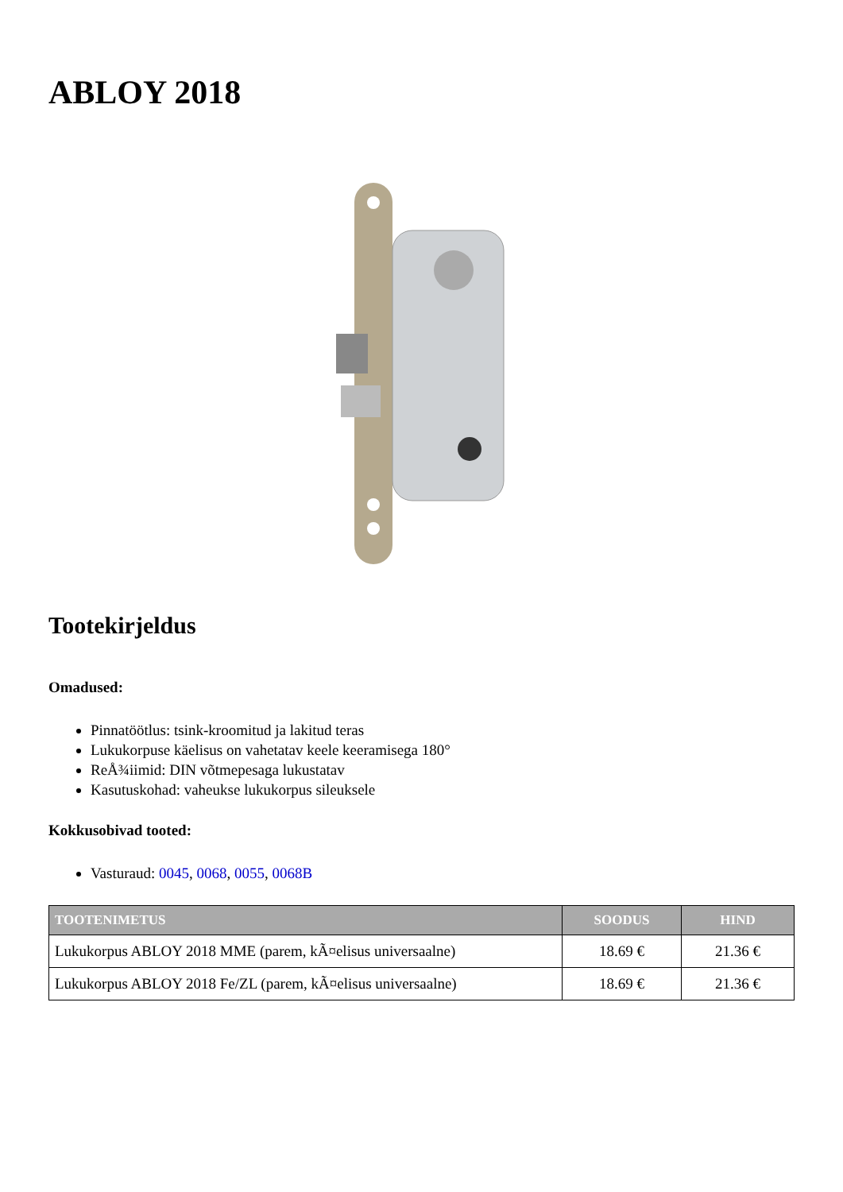ABLOY 2018
Tootekirjeldus
Omadused:
Pinnatöötlus: tsink-kroomitud ja lakitud teras
Lukukorpuse käelisus on vahetatav keele keeramisega 180°
ReÅ¾iimid: DIN võtmepesaga lukustatav
Kasutuskohad: vaheukse lukukorpus sileuksele
Kokkusobivad tooted:
Vasturaud: 0045, 0068, 0055, 0068B
| TOOTENIMETUS | SOODUS | HIND |
| --- | --- | --- |
| Lukukorpus ABLOY 2018 MME (parem, kÃ¤elisus universaalne) | 18.69 € | 21.36 € |
| Lukukorpus ABLOY 2018 Fe/ZL (parem, kÃ¤elisus universaalne) | 18.69 € | 21.36 € |